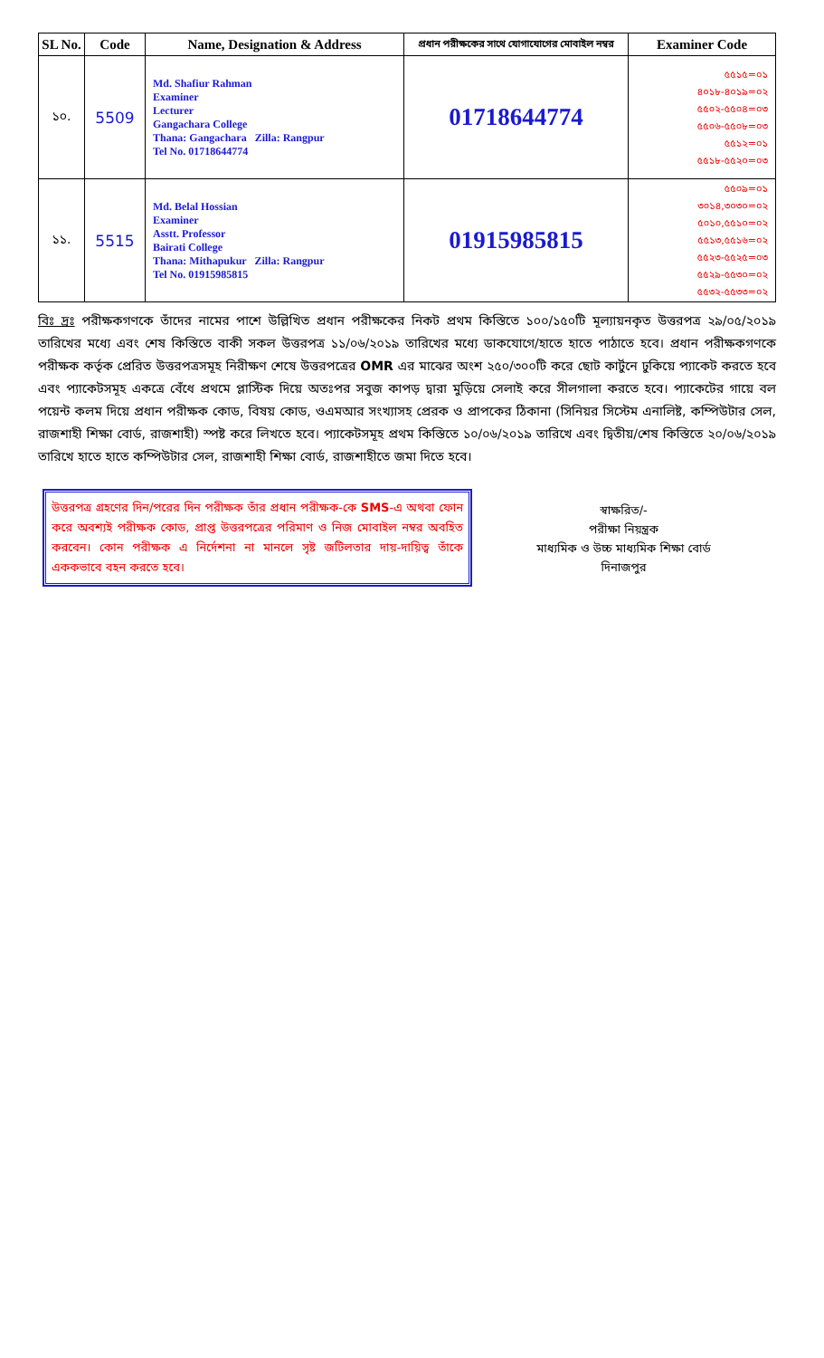| SL No. | Code | Name, Designation & Address | প্রধান পরীক্ষকের সাথে যোগাযোগের মোবাইল নম্বর | Examiner Code |
| --- | --- | --- | --- | --- |
| ১০. | 5509 | Md. Shafiur Rahman Examiner Lecturer Gangachara College Thana: Gangachara Zilla: Rangpur Tel No. 01718644774 | 01718644774 | ৫৫১৫=০১ ৪০১৮-৪০১৯=০২ ৫৫০২-৫৫০৪=০৩ ৫৫০৬-৫৫০৮=০৩ ৫৫১২=০১ ৫৫১৮-৫৫২০=০৩ |
| ১১. | 5515 | Md. Belal Hossian Examiner Asstt. Professor Bairati College Thana: Mithapukur Zilla: Rangpur Tel No. 01915985815 | 01915985815 | ৫৫০৯=০১ ৩০১৪,৩০৩০=০২ ৫০১০,৫৫১০=০২ ৫৫১৩,৫৫১৬=০২ ৫৫২৩-৫৫২৫=০৩ ৫৫২৯-৫৫৩০=০২ ৫৫৩২-৫৫৩৩=০২ |
বিঃ দ্রঃ পরীক্ষকগণকে তাঁদের নামের পাশে উল্লিখিত প্রধান পরীক্ষকের নিকট প্রথম কিস্তিতে ১০০/১৫০টি মূল্যায়নকৃত উত্তরপত্র ২৯/০৫/২০১৯ তারিখের মধ্যে এবং শেষ কিস্তিতে বাকী সকল উত্তরপত্র ১১/০৬/২০১৯ তারিখের মধ্যে ডাকযোগে/হাতে হাতে পাঠাতে হবে। প্রধান পরীক্ষকগণকে পরীক্ষক কর্তৃক প্রেরিত উত্তরপত্রসমূহ নিরীক্ষণ শেষে উত্তরপত্রের OMR এর মাঝের অংশ ২৫০/৩০০টি করে ছোট কার্টুনে ঢুকিয়ে প্যাকেট করতে হবে এবং প্যাকেটসমূহ একত্রে বেঁধে প্রথমে প্লাস্টিক দিয়ে অতঃপর সবুজ কাপড় দ্বারা মুড়িয়ে সেলাই করে সীলগালা করতে হবে। প্যাকেটের গায়ে বল পয়েন্ট কলম দিয়ে প্রধান পরীক্ষক কোড, বিষয় কোড, ওএমআর সংখ্যাসহ প্রেরক ও প্রাপকের ঠিকানা (সিনিয়র সিস্টেম এনালিষ্ট, কম্পিউটার সেল, রাজশাহী শিক্ষা বোর্ড, রাজশাহী) স্পষ্ট করে লিখতে হবে। প্যাকেটসমূহ প্রথম কিস্তিতে ১০/০৬/২০১৯ তারিখে এবং দ্বিতীয়/শেষ কিস্তিতে ২০/০৬/২০১৯ তারিখে হাতে হাতে কম্পিউটার সেল, রাজশাহী শিক্ষা বোর্ড, রাজশাহীতে জমা দিতে হবে।
উত্তরপত্র গ্রহণের দিন/পরের দিন পরীক্ষক তাঁর প্রধান পরীক্ষক-কে SMS-এ অথবা ফোন করে অবশ্যই পরীক্ষক কোড, প্রাপ্ত উত্তরপত্রের পরিমাণ ও নিজ মোবাইল নম্বর অবহিত করবেন। কোন পরীক্ষক এ নির্দেশনা না মানলে সৃষ্ট জটিলতার দায়-দায়িত্ব তাঁকে এককভাবে বহন করতে হবে।
স্বাক্ষরিত/-
পরীক্ষা নিয়ন্ত্রক
মাধ্যমিক ও উচ্চ মাধ্যমিক শিক্ষা বোর্ড
দিনাজপুর